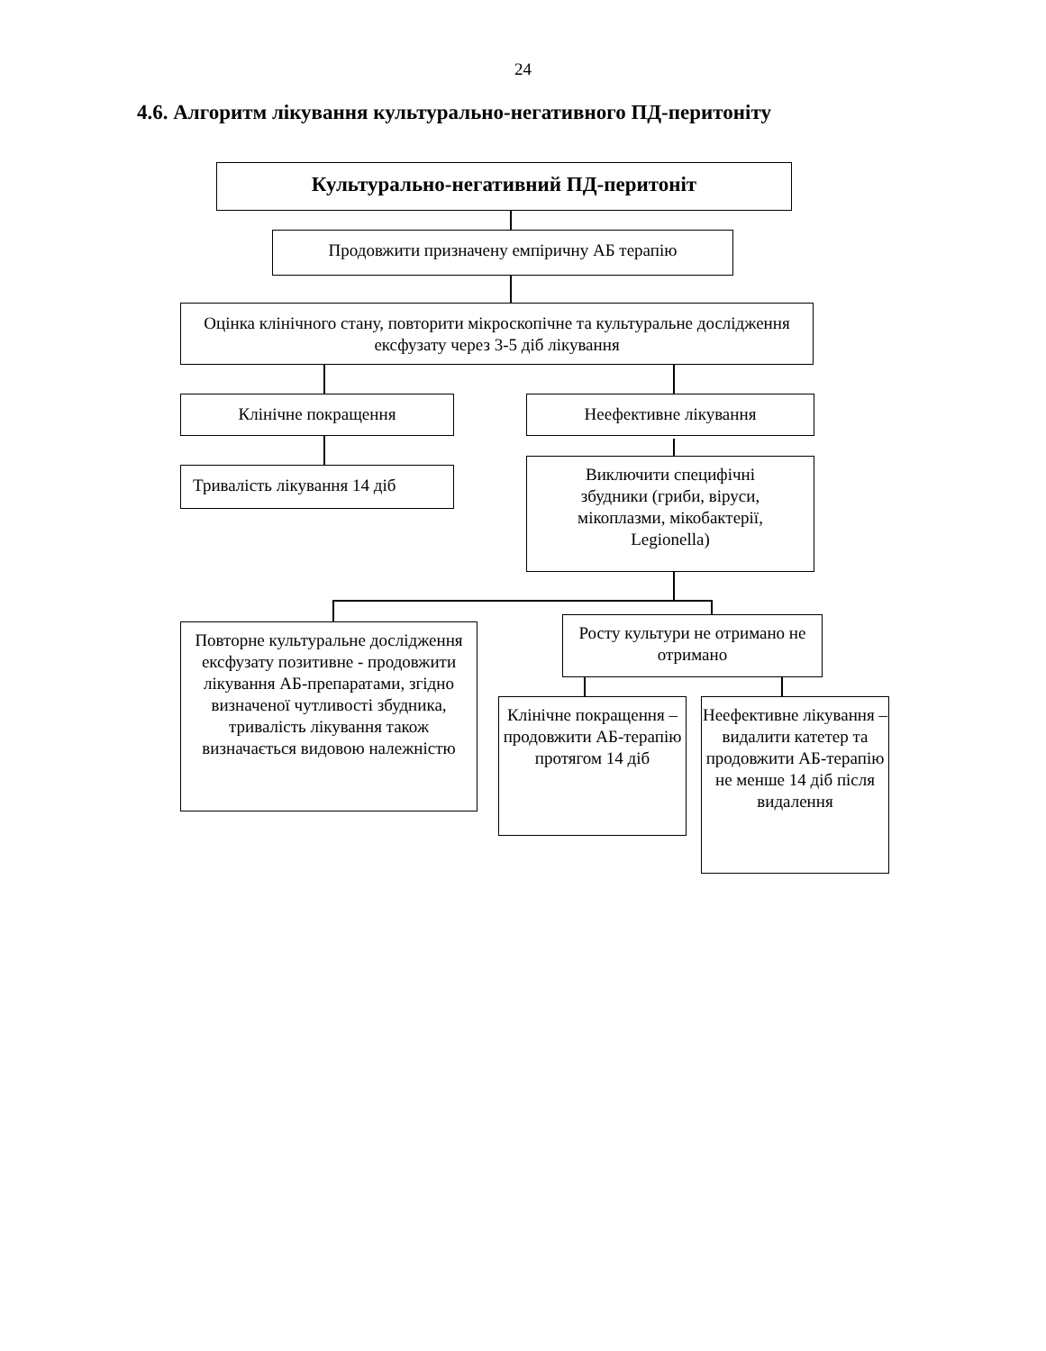24
4.6. Алгоритм лікування культурально-негативного ПД-перитоніту
Культурально-негативний ПД-перитоніт
Продовжити призначену емпіричну АБ терапію
Оцінка клінічного стану, повторити мікроскопічне та культуральне дослідження ексфузату через 3-5 діб лікування
Клінічне покращення Неефективне лікування
Тривалість лікування 14 діб
Виключити специфічні
збудники (гриби, віруси,
мікоплазми, мікобактерії,
Legionella)
Повторне культуральне дослідження ексфузату позитивне - продовжити лікування АБ-препаратами, згідно визначеної чутливості збудника, тривалість лікування також визначається видовою належністю
Росту культури не отримано не отримано
Клінічне покращення – продовжити АБ-терапію протягом 14 діб
Неефективне лікування – видалити катетер та продовжити АБ-терапію не менше 14 діб після видалення